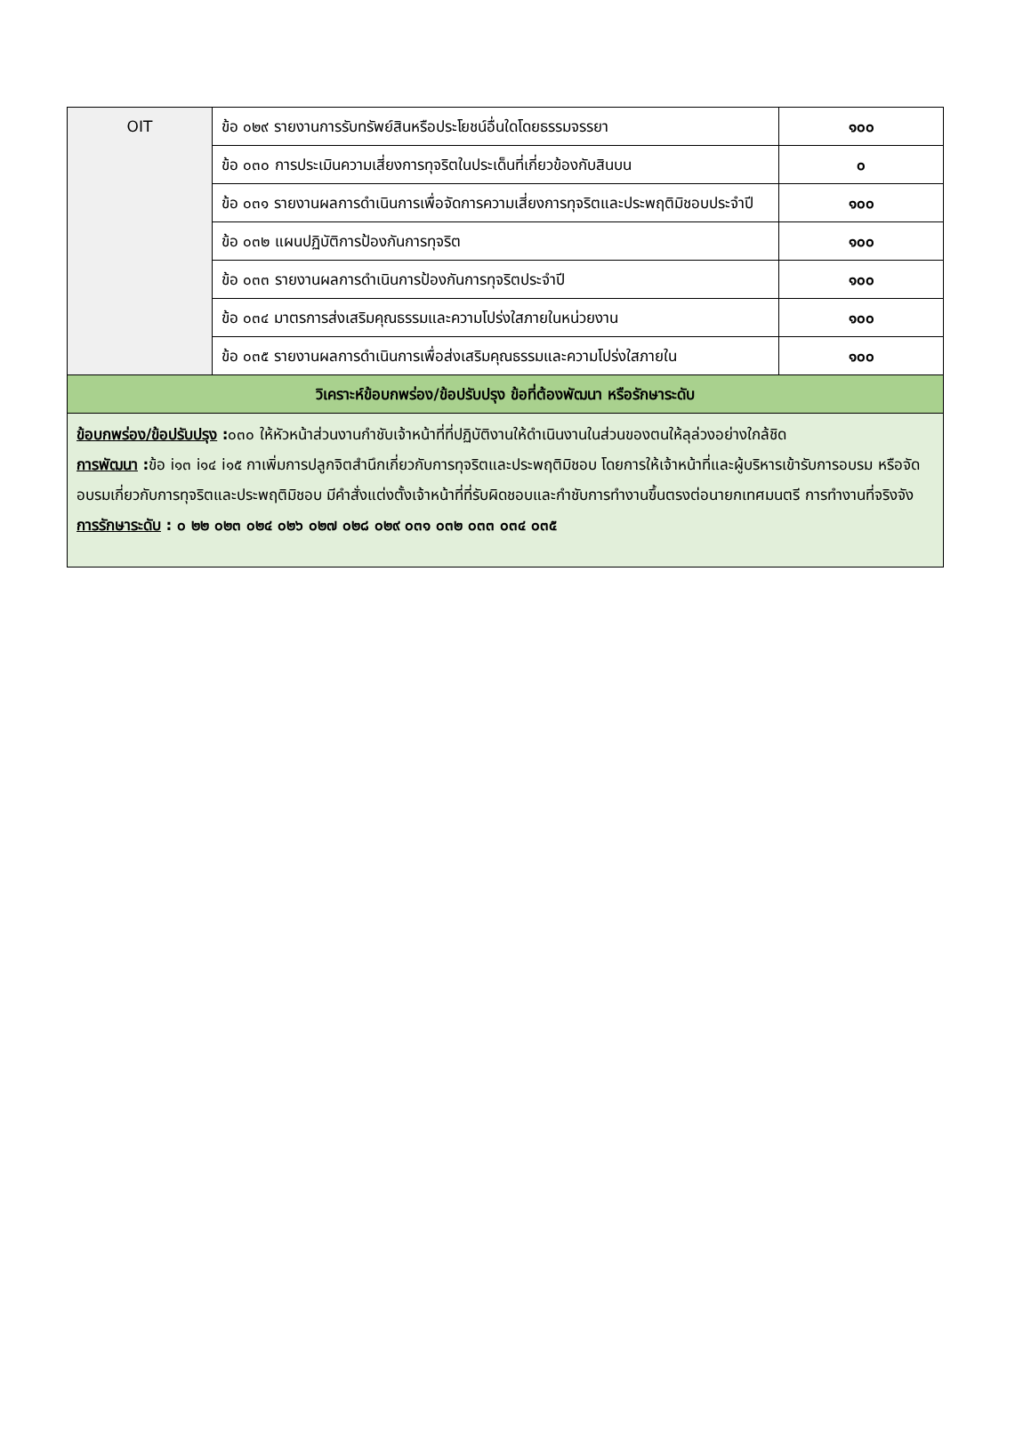| OIT | ข้อ ๐๒๙ รายงานการรับทรัพย์สินหรือประโยชน์อื่นใดโดยธรรมจรรยา | ๑๐๐ |
| | ข้อ ๐๓๐ การประเมินความเสี่ยงการทุจริตในประเด็นที่เกี่ยวข้องกับสินบน | ๐ |
| | ข้อ ๐๓๑ รายงานผลการดำเนินการเพื่อจัดการความเสี่ยงการทุจริตและประพฤติมิชอบประจำปี | ๑๐๐ |
| | ข้อ ๐๓๒ แผนปฏิบัติการป้องกันการทุจริต | ๑๐๐ |
| | ข้อ ๐๓๓ รายงานผลการดำเนินการป้องกันการทุจริตประจำปี | ๑๐๐ |
| | ข้อ ๐๓๔ มาตรการส่งเสริมคุณธรรมและความโปร่งใสภายในหน่วยงาน | ๑๐๐ |
| | ข้อ ๐๓๕ รายงานผลการดำเนินการเพื่อส่งเสริมคุณธรรมและความโปร่งใสภายใน | ๑๐๐ |
| วิเคราะห์ข้อบกพร่อง/ข้อปรับปรุง ข้อที่ต้องพัฒนา หรือรักษาระดับ | | |
| ข้อบกพร่อง/ข้อปรับปรุง : ๐๓๐ ให้หัวหน้าส่วนงานกำชับเจ้าหน้าที่ที่ปฏิบัติงานให้ดำเนินงานในส่วนของตนให้ลุล่วงอย่างใกล้ชิด การพัฒนา : ข้อ i๑๓ i๑๔ i๑๕ กาเพิ่มการปลูกจิตสำนึกเกี่ยวกับการทุจริตและประพฤติมิชอบ โดยการให้เจ้าหน้าที่และผู้บริหารเข้ารับการอบรม หรือจัดอบรมเกี่ยวกับการทุจริตและประพฤติมิชอบ มีคำสั่งแต่งตั้งเจ้าหน้าที่ที่รับผิดชอบและกำชับการทำงานขึ้นตรงต่อนายกเทศมนตรี การทำงานที่จริงจัง การรักษาระดับ : ๐ ๒๒ ๐๒๓ ๐๒๔ ๐๒๖ ๐๒๗ ๐๒๘ ๐๒๙ ๐๓๑ ๐๓๒ ๐๓๓ ๐๓๔ ๐๓๕ | | |